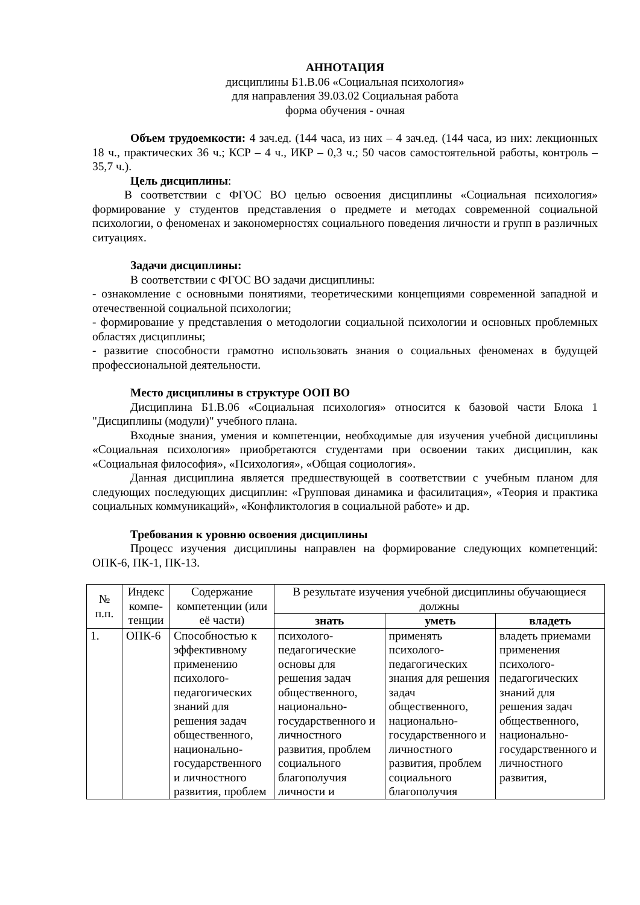АННОТАЦИЯ
дисциплины Б1.В.06 «Социальная психология»
для направления 39.03.02 Социальная работа
форма обучения - очная
Объем трудоемкости: 4 зач.ед. (144 часа, из них – 4 зач.ед. (144 часа, из них: лекционных 18 ч., практических 36 ч.; КСР – 4 ч., ИКР – 0,3 ч.; 50 часов самостоятельной работы, контроль – 35,7 ч.).
Цель дисциплины:
В соответствии с ФГОС ВО целью освоения дисциплины «Социальная психология» формирование у студентов представления о предмете и методах современной социальной психологии, о феноменах и закономерностях социального поведения личности и групп в различных ситуациях.
Задачи дисциплины:
В соответствии с ФГОС ВО задачи дисциплины:
- ознакомление с основными понятиями, теоретическими концепциями современной западной и отечественной социальной психологии;
- формирование у представления о методологии социальной психологии и основных проблемных областях дисциплины;
- развитие способности грамотно использовать знания о социальных феноменах в будущей профессиональной деятельности.
Место дисциплины в структуре ООП ВО
Дисциплина Б1.В.06 «Социальная психология» относится к базовой части Блока 1 "Дисциплины (модули)" учебного плана.
Входные знания, умения и компетенции, необходимые для изучения учебной дисциплины «Социальная психология» приобретаются студентами при освоении таких дисциплин, как «Социальная философия», «Психология», «Общая социология».
Данная дисциплина является предшествующей в соответствии с учебным планом для следующих последующих дисциплин: «Групповая динамика и фасилитация», «Теория и практика социальных коммуникаций», «Конфликтология в социальной работе» и др.
Требования к уровню освоения дисциплины
Процесс изучения дисциплины направлен на формирование следующих компетенций: ОПК-6, ПК-1, ПК-13.
| № п.п. | Индекс компе-тенции | Содержание компетенции (или её части) | В результате изучения учебной дисциплины обучающиеся должны | | |
| --- | --- | --- | --- | --- | --- |
| | | | знать | уметь | владеть |
| 1. | ОПК-6 | Способностью к эффективному применению психолого-педагогических знаний для решения задач общественного, национально-государственного и личностного развития, проблем | психолого-педагогические основы для решения задач общественного, национально-государственного и личностного развития, проблем социального благополучия личности и | применять психолого-педагогических знания для решения задач общественного, национально-государственного и личностного развития, проблем социального благополучия | владеть приемами применения психолого-педагогических знаний для решения задач общественного, национально-государственного и личностного развития, |